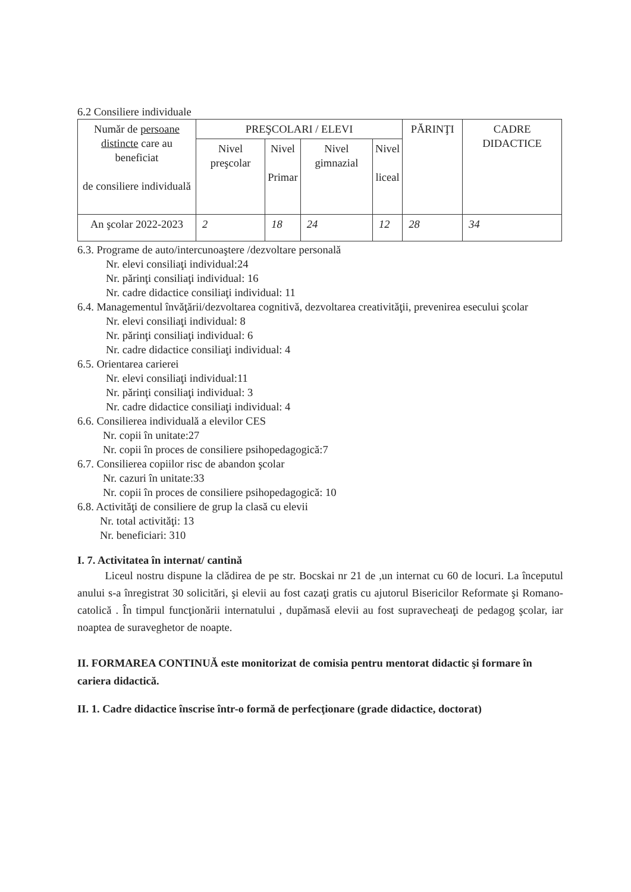6.2 Consiliere individuale
| Număr de persoane distincte care au beneficiat de consiliere individuală | PREŞCOLARI / ELEVI | | | | PĂRINŢI | CADRE DIDACTICE |
| --- | --- | --- | --- | --- | --- | --- |
| | Nivel preşcolar | Nivel Primar | Nivel gimnazial | Nivel liceal | | |
| An şcolar 2022-2023 | 2 | 18 | 24 | 12 | 28 | 34 |
6.3. Programe de auto/intercunoaştere /dezvoltare personală
Nr. elevi consiliaţi individual:24
Nr. părinţi consiliaţi individual: 16
Nr. cadre didactice consiliaţi individual: 11
6.4. Managementul învăţării/dezvoltarea cognitivă, dezvoltarea creativităţii, prevenirea esecului şcolar
Nr. elevi consiliaţi individual: 8
Nr. părinţi consiliaţi individual: 6
Nr. cadre didactice consiliaţi individual: 4
6.5. Orientarea carierei
Nr. elevi consiliaţi individual:11
Nr. părinţi consiliaţi individual: 3
Nr. cadre didactice consiliaţi individual: 4
6.6. Consilierea individuală a elevilor CES
Nr. copii în unitate:27
Nr. copii în proces de consiliere psihopedagogică:7
6.7. Consilierea copiilor risc de abandon şcolar
Nr. cazuri în unitate:33
Nr. copii în proces de consiliere psihopedagogică: 10
6.8. Activităţi de consiliere de grup la clasă cu elevii
Nr. total activităţi: 13
Nr. beneficiari: 310
I. 7. Activitatea în internat/ cantină
Liceul nostru dispune la clădirea de pe str. Bocskai nr 21 de ,un internat cu 60 de locuri. La începutul anului s-a înregistrat 30 solicitări, şi elevii au fost cazaţi gratis cu ajutorul Bisericilor Reformate şi Romano- catolică . În timpul funcţionării internatului , dupămasă elevii au fost supravecheaţi de pedagog şcolar, iar noaptea de suraveghetor de noapte.
II. FORMAREA CONTINUĂ este monitorizat de comisia pentru mentorat didactic şi formare în cariera didactică.
II. 1. Cadre didactice înscrise într-o formă de perfecţionare (grade didactice, doctorat)